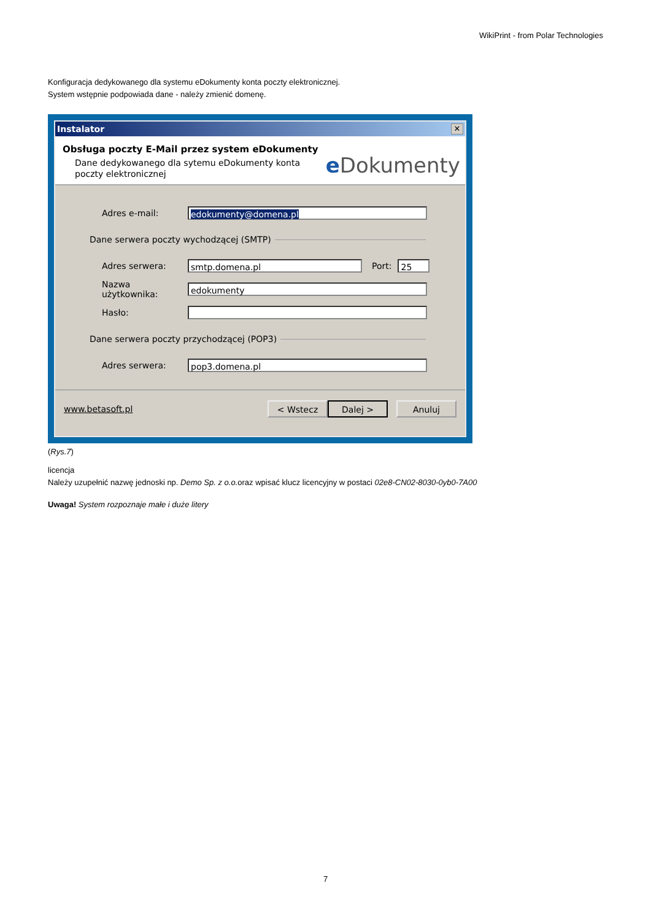WikiPrint - from Polar Technologies
Konfiguracja dedykowanego dla systemu eDokumenty konta poczty elektronicznej.
System wstępnie podpowiada dane - należy zmienić domenę.
Instalator ✕
Obsługa poczty E-Mail przez system eDokumenty
Dane dedykowanego dla sytemu eDokumenty konta poczty elektronicznej
e Dokumenty
Adres e-mail: edokumenty@domena.pl
Dane serwera poczty wychodzącej (SMTP)
Adres serwera: smtp.domena.pl Port: 25
Nazwa użytkownika: edokumenty
Hasło:
Dane serwera poczty przychodzącej (POP3)
Adres serwera: pop3.domena.pl
www.betasoft.pl < Wstecz Dalej > Anuluj
(Rys.7)
licencja
Należy uzupełnić nazwę jednoski np. Demo Sp. z o.o. oraz wpisać klucz licencyjny w postaci 02e8-CN02-8030-0yb0-7A00
Uwaga! System rozpoznaje małe i duże litery
7